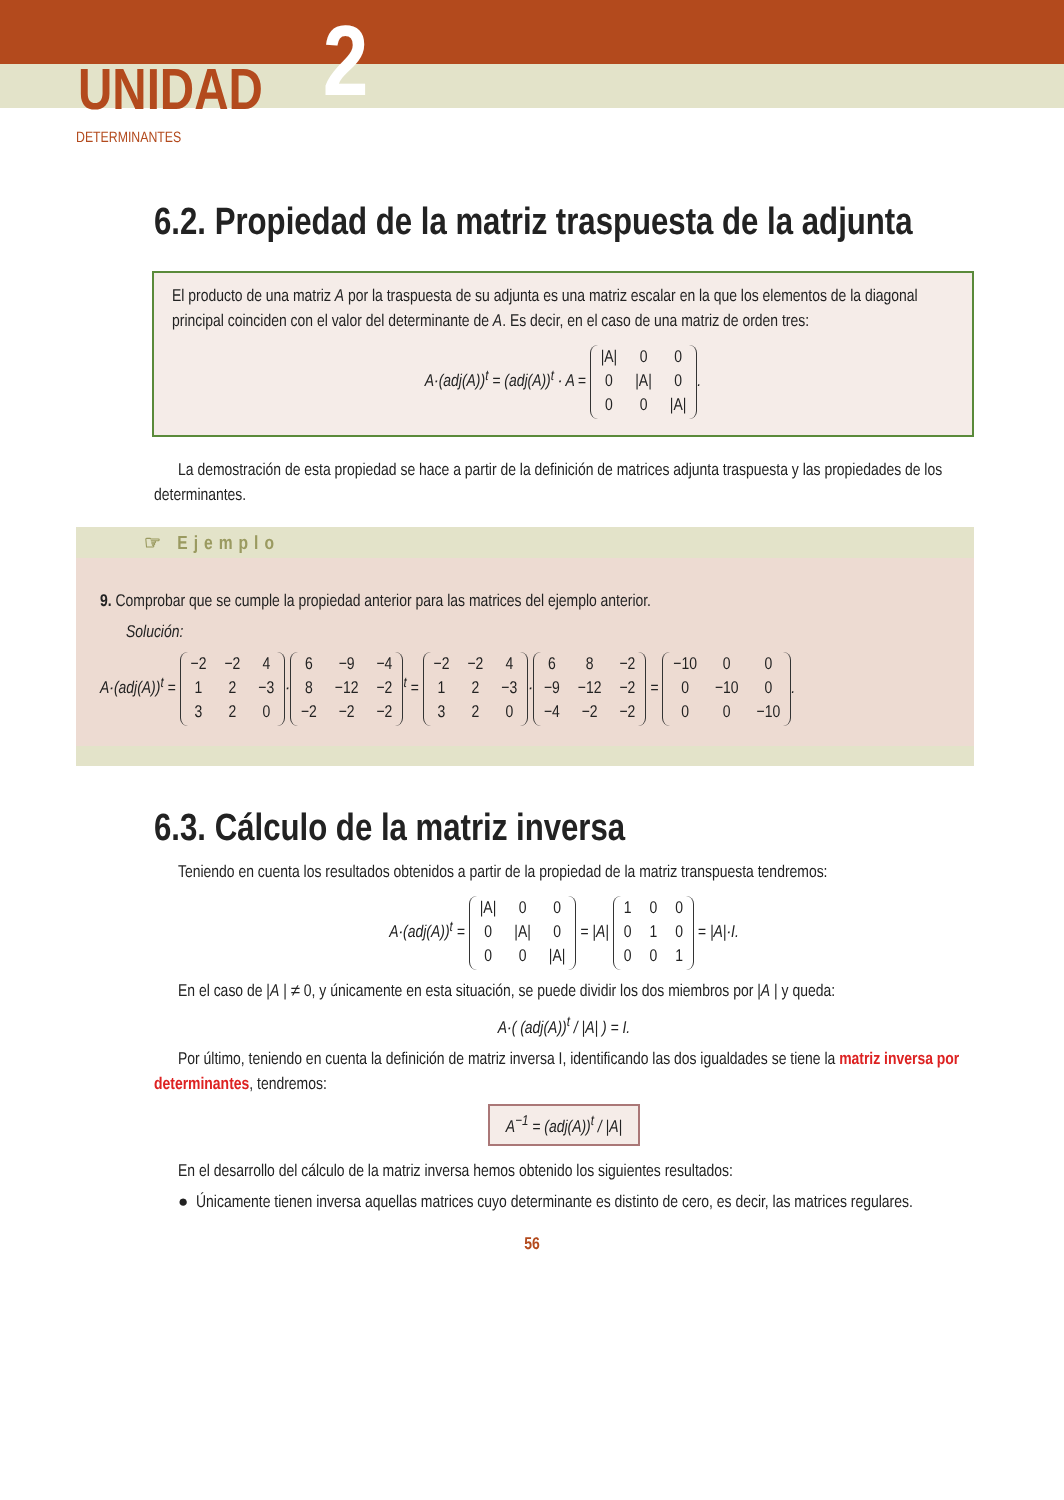UNIDAD 2
DETERMINANTES
6.2. Propiedad de la matriz traspuesta de la adjunta
El producto de una matriz A por la traspuesta de su adjunta es una matriz escalar en la que los elementos de la diagonal principal coinciden con el valor del determinante de A. Es decir, en el caso de una matriz de orden tres:
A·(adj(A))<sup>t</sup> = (adj(A))<sup>t</sup> · A =
| /A/ | 0 | 0 |
| 0 | /A/ | 0 |
| 0 | 0 | /A/ |
.
La demostración de esta propiedad se hace a partir de la definición de matrices adjunta traspuesta y las propiedades de los determinantes.
☞ Ejemplo
9. Comprobar que se cumple la propiedad anterior para las matrices del ejemplo anterior.
Solución:
A·(adj(A))<sup>t</sup> =
| −2 | −2 | 4 |
| 1 | 2 | −3 |
| 3 | 2 | 0 |
·
| 6 | −9 | −4 |
| 8 | −12 | −2 |
| −2 | −2 | −2 |
<sup>t</sup> =
| −2 | −2 | 4 |
| 1 | 2 | −3 |
| 3 | 2 | 0 |
·
| 6 | 8 | −2 |
| −9 | −12 | −2 |
| −4 | −2 | −2 |
=
| −10 | 0 | 0 |
| 0 | −10 | 0 |
| 0 | 0 | −10 |
.
6.3. Cálculo de la matriz inversa
Teniendo en cuenta los resultados obtenidos a partir de la propiedad de la matriz transpuesta tendremos:
A·(adj(A))<sup>t</sup> =
| /A/ | 0 | 0 |
| 0 | /A/ | 0 |
| 0 | 0 | /A/ |
= |A|
| 1 | 0 | 0 |
| 0 | 1 | 0 |
| 0 | 0 | 1 |
= |A|·I.
En el caso de |A | ≠ 0, y únicamente en esta situación, se puede dividir los dos miembros por |A | y queda:
A·( (adj(A))<sup>t</sup> / |A| ) = I.
Por último, teniendo en cuenta la definición de matriz inversa I, identificando las dos igualdades se tiene la matriz inversa por determinantes, tendremos:
A<sup>−1</sup> = (adj(A))<sup>t</sup> / |A|
En el desarrollo del cálculo de la matriz inversa hemos obtenido los siguientes resultados:
● Únicamente tienen inversa aquellas matrices cuyo determinante es distinto de cero, es decir, las matrices regulares.
56